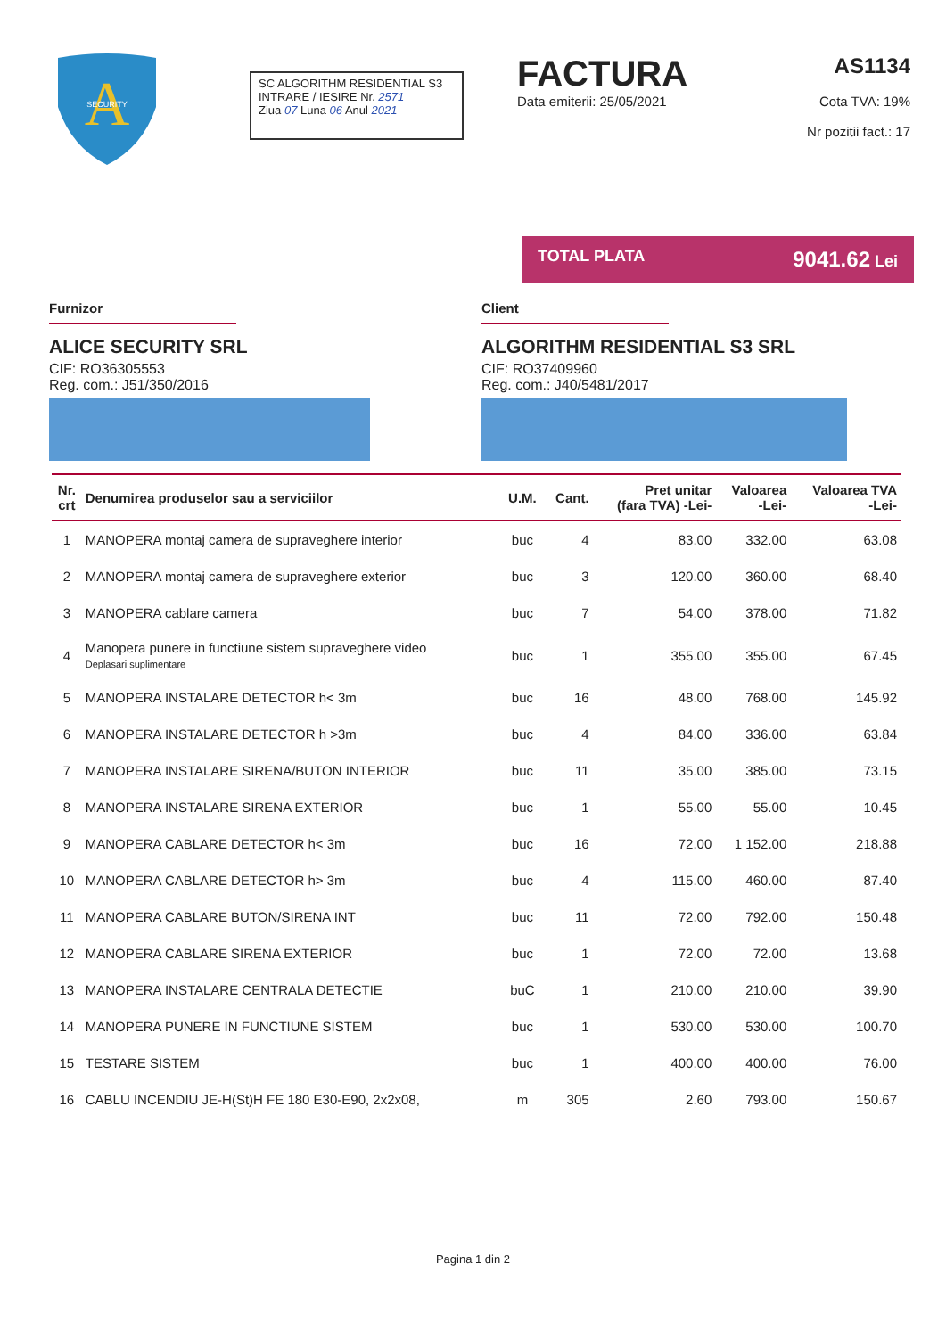A
SECURITY
SC ALGORITHM RESIDENTIAL S3
INTRARE / IESIRE Nr. 2571
Ziua 07 Luna 06 Anul 2021
FACTURA AS1134
Data emiterii: 25/05/2021 Cota TVA: 19%
Nr pozitii fact.: 17
TOTAL PLATA 9041.62 Lei
Furnizor
ALICE SECURITY SRL
CIF: RO36305553
Reg. com.: J51/350/2016
Client
ALGORITHM RESIDENTIAL S3 SRL
CIF: RO37409960
Reg. com.: J40/5481/2017
| Nr. crt | Denumirea produselor sau a serviciilor | U.M. | Cant. | Pret unitar (fara TVA) -Lei- | Valoarea -Lei- | Valoarea TVA -Lei- |
| --- | --- | --- | --- | --- | --- | --- |
| 1 | MANOPERA montaj camera de supraveghere interior | buc | 4 | 83.00 | 332.00 | 63.08 |
| 2 | MANOPERA montaj camera de supraveghere exterior | buc | 3 | 120.00 | 360.00 | 68.40 |
| 3 | MANOPERA cablare camera | buc | 7 | 54.00 | 378.00 | 71.82 |
| 4 | Manopera punere in functiune sistem supraveghere video Deplasari suplimentare | buc | 1 | 355.00 | 355.00 | 67.45 |
| 5 | MANOPERA INSTALARE DETECTOR h< 3m | buc | 16 | 48.00 | 768.00 | 145.92 |
| 6 | MANOPERA INSTALARE DETECTOR h >3m | buc | 4 | 84.00 | 336.00 | 63.84 |
| 7 | MANOPERA INSTALARE SIRENA/BUTON INTERIOR | buc | 11 | 35.00 | 385.00 | 73.15 |
| 8 | MANOPERA INSTALARE SIRENA EXTERIOR | buc | 1 | 55.00 | 55.00 | 10.45 |
| 9 | MANOPERA CABLARE DETECTOR h< 3m | buc | 16 | 72.00 | 1 152.00 | 218.88 |
| 10 | MANOPERA CABLARE DETECTOR h> 3m | buc | 4 | 115.00 | 460.00 | 87.40 |
| 11 | MANOPERA CABLARE BUTON/SIRENA INT | buc | 11 | 72.00 | 792.00 | 150.48 |
| 12 | MANOPERA CABLARE SIRENA EXTERIOR | buc | 1 | 72.00 | 72.00 | 13.68 |
| 13 | MANOPERA INSTALARE CENTRALA DETECTIE | buC | 1 | 210.00 | 210.00 | 39.90 |
| 14 | MANOPERA PUNERE IN FUNCTIUNE SISTEM | buc | 1 | 530.00 | 530.00 | 100.70 |
| 15 | TESTARE SISTEM | buc | 1 | 400.00 | 400.00 | 76.00 |
| 16 | CABLU INCENDIU JE-H(St)H FE 180 E30-E90, 2x2x08, | m | 305 | 2.60 | 793.00 | 150.67 |
Pagina 1 din 2